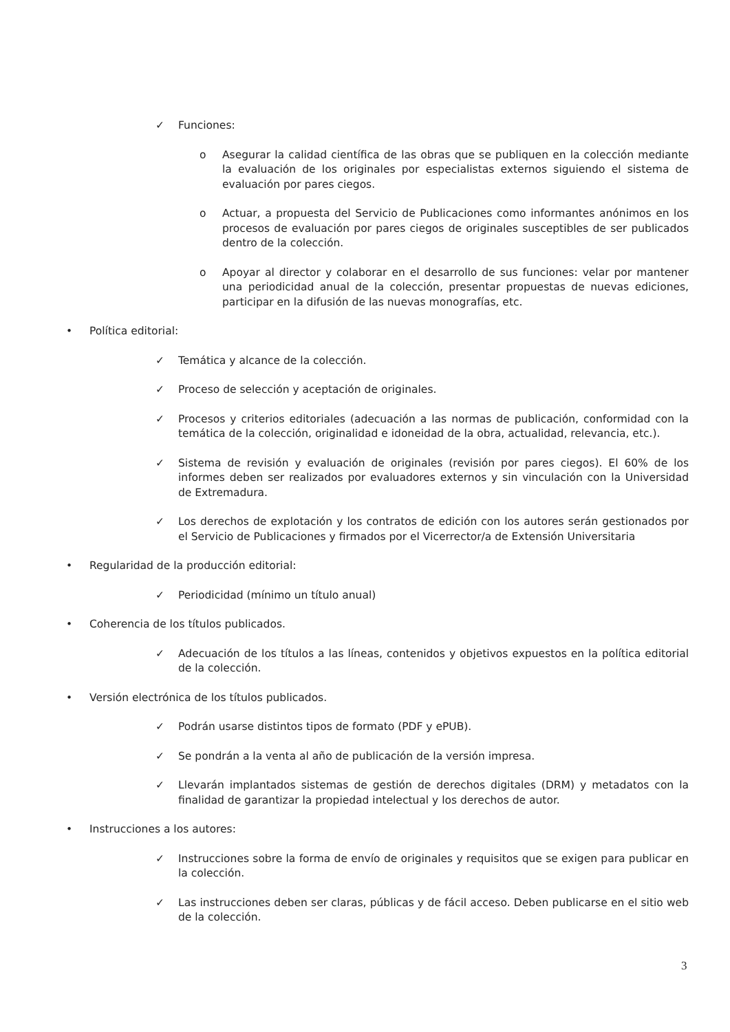✓ Funciones:
o Asegurar la calidad científica de las obras que se publiquen en la colección mediante la evaluación de los originales por especialistas externos siguiendo el sistema de evaluación por pares ciegos.
o Actuar, a propuesta del Servicio de Publicaciones como informantes anónimos en los procesos de evaluación por pares ciegos de originales susceptibles de ser publicados dentro de la colección.
o Apoyar al director y colaborar en el desarrollo de sus funciones: velar por mantener una periodicidad anual de la colección, presentar propuestas de nuevas ediciones, participar en la difusión de las nuevas monografías, etc.
• Política editorial:
✓ Temática y alcance de la colección.
✓ Proceso de selección y aceptación de originales.
✓ Procesos y criterios editoriales (adecuación a las normas de publicación, conformidad con la temática de la colección, originalidad e idoneidad de la obra, actualidad, relevancia, etc.).
✓ Sistema de revisión y evaluación de originales (revisión por pares ciegos). El 60% de los informes deben ser realizados por evaluadores externos y sin vinculación con la Universidad de Extremadura.
✓ Los derechos de explotación y los contratos de edición con los autores serán gestionados por el Servicio de Publicaciones y firmados por el Vicerrector/a de Extensión Universitaria
• Regularidad de la producción editorial:
✓ Periodicidad (mínimo un título anual)
• Coherencia de los títulos publicados.
✓ Adecuación de los títulos a las líneas, contenidos y objetivos expuestos en la política editorial de la colección.
• Versión electrónica de los títulos publicados.
✓ Podrán usarse distintos tipos de formato (PDF y ePUB).
✓ Se pondrán a la venta al año de publicación de la versión impresa.
✓ Llevarán implantados sistemas de gestión de derechos digitales (DRM) y metadatos con la finalidad de garantizar la propiedad intelectual y los derechos de autor.
• Instrucciones a los autores:
✓ Instrucciones sobre la forma de envío de originales y requisitos que se exigen para publicar en la colección.
✓ Las instrucciones deben ser claras, públicas y de fácil acceso. Deben publicarse en el sitio web de la colección.
3